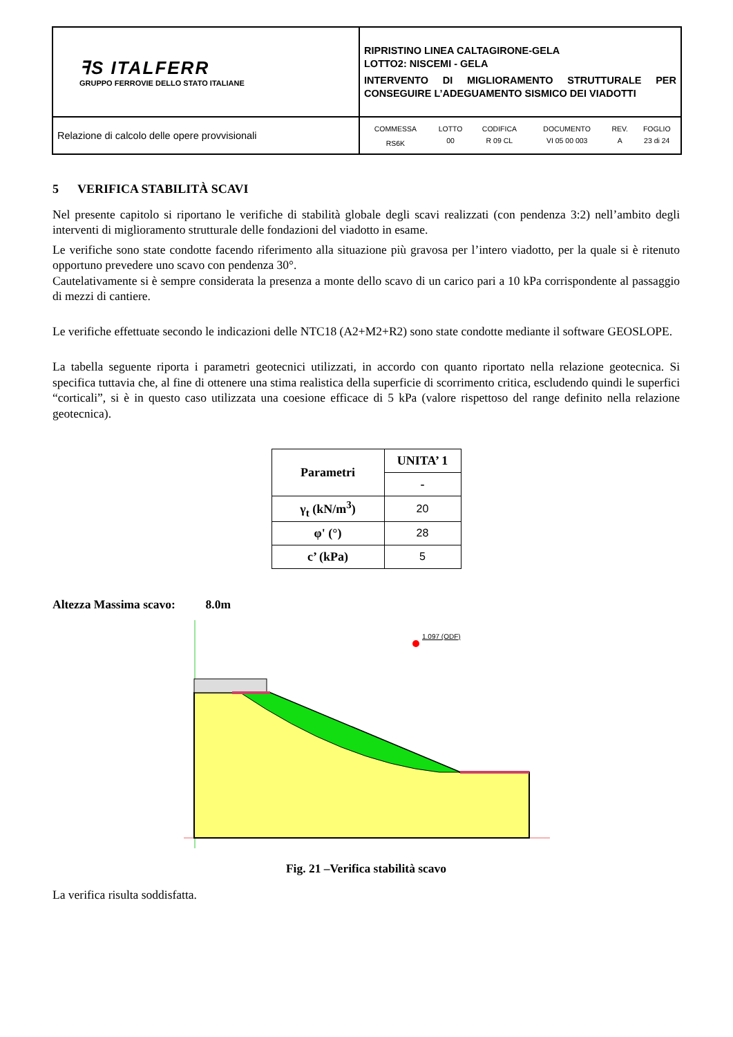| ꟻS ITALFERR GRUPPO FERROVIE DELLO STATO ITALIANE | RIPRISTINO LINEA CALTAGIRONE-GELA LOTTO2: NISCEMI - GELA INTERVENTO DI MIGLIORAMENTO STRUTTURALE PER CONSEGUIRE L’ADEGUAMENTO SISMICO DEI VIADOTTI |
| Relazione di calcolo delle opere provvisionali | / COMMESSA / LOTTO / CODIFICA / DOCUMENTO / REV. / FOGLIO / / RS6K / 00 / R 09 CL / VI 05 00 003 / A / 23 di 24 / |
5 VERIFICA STABILITÀ SCAVI
Nel presente capitolo si riportano le verifiche di stabilità globale degli scavi realizzati (con pendenza 3:2) nell’ambito degli interventi di miglioramento strutturale delle fondazioni del viadotto in esame.
Le verifiche sono state condotte facendo riferimento alla situazione più gravosa per l’intero viadotto, per la quale si è ritenuto opportuno prevedere uno scavo con pendenza 30°.
Cautelativamente si è sempre considerata la presenza a monte dello scavo di un carico pari a 10 kPa corrispondente al passaggio di mezzi di cantiere.
Le verifiche effettuate secondo le indicazioni delle NTC18 (A2+M2+R2) sono state condotte mediante il software GEOSLOPE.
La tabella seguente riporta i parametri geotecnici utilizzati, in accordo con quanto riportato nella relazione geotecnica. Si specifica tuttavia che, al fine di ottenere una stima realistica della superficie di scorrimento critica, escludendo quindi le superfici “corticali”, si è in questo caso utilizzata una coesione efficace di 5 kPa (valore rispettoso del range definito nella relazione geotecnica).
| Parametri | UNITA’ 1 |
| --- | --- |
| | - |
| γ<sub>t</sub> (kN/m<sup>3</sup>) | 20 |
| φ' (°) | 28 |
| c’ (kPa) | 5 |
Altezza Massima scavo: 8.0m
1.097 (ODF)
Fig. 21 –Verifica stabilità scavo
La verifica risulta soddisfatta.